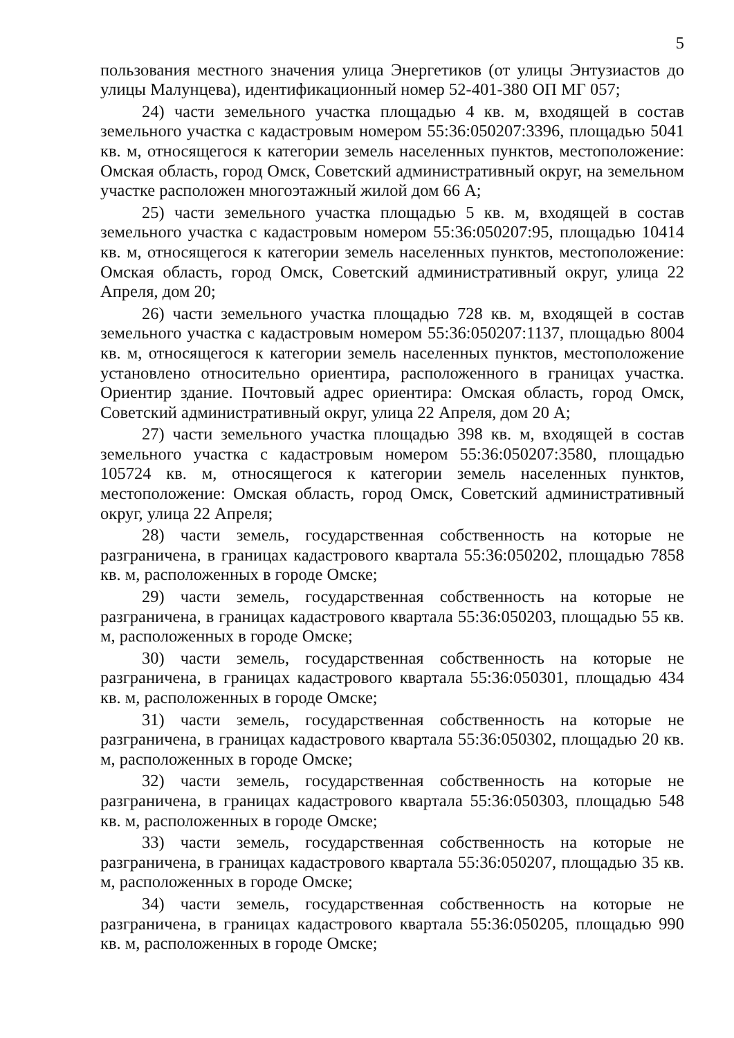5
пользования местного значения улица Энергетиков (от улицы Энтузиастов до улицы Малунцева), идентификационный номер 52-401-380 ОП МГ 057;
24) части земельного участка площадью 4 кв. м, входящей в состав земельного участка с кадастровым номером 55:36:050207:3396, площадью 5041 кв. м, относящегося к категории земель населенных пунктов, местоположение: Омская область, город Омск, Советский административный округ, на земельном участке расположен многоэтажный жилой дом 66 А;
25) части земельного участка площадью 5 кв. м, входящей в состав земельного участка с кадастровым номером 55:36:050207:95, площадью 10414 кв. м, относящегося к категории земель населенных пунктов, местоположение: Омская область, город Омск, Советский административный округ, улица 22 Апреля, дом 20;
26) части земельного участка площадью 728 кв. м, входящей в состав земельного участка с кадастровым номером 55:36:050207:1137, площадью 8004 кв. м, относящегося к категории земель населенных пунктов, местоположение установлено относительно ориентира, расположенного в границах участка. Ориентир здание. Почтовый адрес ориентира: Омская область, город Омск, Советский административный округ, улица 22 Апреля, дом 20 А;
27) части земельного участка площадью 398 кв. м, входящей в состав земельного участка с кадастровым номером 55:36:050207:3580, площадью 105724 кв. м, относящегося к категории земель населенных пунктов, местоположение: Омская область, город Омск, Советский административный округ, улица 22 Апреля;
28) части земель, государственная собственность на которые не разграничена, в границах кадастрового квартала 55:36:050202, площадью 7858 кв. м, расположенных в городе Омске;
29) части земель, государственная собственность на которые не разграничена, в границах кадастрового квартала 55:36:050203, площадью 55 кв. м, расположенных в городе Омске;
30) части земель, государственная собственность на которые не разграничена, в границах кадастрового квартала 55:36:050301, площадью 434 кв. м, расположенных в городе Омске;
31) части земель, государственная собственность на которые не разграничена, в границах кадастрового квартала 55:36:050302, площадью 20 кв. м, расположенных в городе Омске;
32) части земель, государственная собственность на которые не разграничена, в границах кадастрового квартала 55:36:050303, площадью 548 кв. м, расположенных в городе Омске;
33) части земель, государственная собственность на которые не разграничена, в границах кадастрового квартала 55:36:050207, площадью 35 кв. м, расположенных в городе Омске;
34) части земель, государственная собственность на которые не разграничена, в границах кадастрового квартала 55:36:050205, площадью 990 кв. м, расположенных в городе Омске;